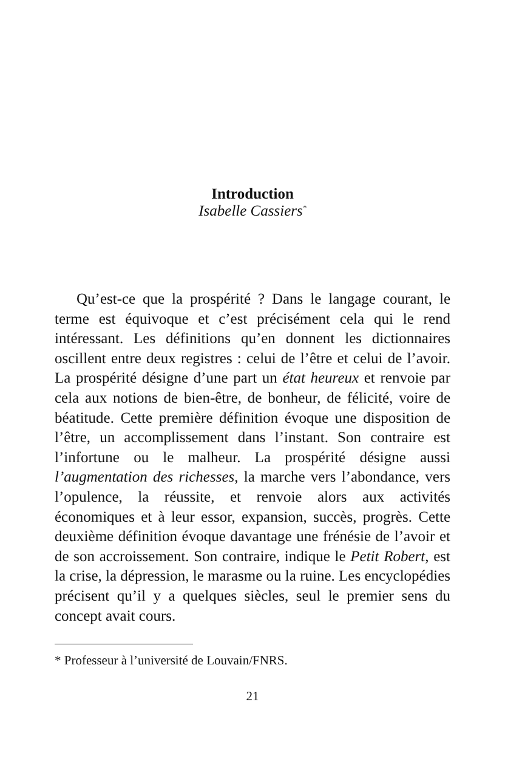Introduction
Isabelle Cassiers<sup>*</sup>
Qu’est-ce que la prospérité ? Dans le langage courant, le terme est équivoque et c’est précisément cela qui le rend intéressant. Les définitions qu’en donnent les dictionnaires oscillent entre deux registres : celui de l’être et celui de l’avoir. La prospérité désigne d’une part un état heureux et renvoie par cela aux notions de bien-être, de bonheur, de félicité, voire de béatitude. Cette première définition évoque une disposition de l’être, un accomplissement dans l’instant. Son contraire est l’infortune ou le malheur. La prospérité désigne aussi l’augmentation des richesses, la marche vers l’abondance, vers l’opulence, la réussite, et renvoie alors aux activités économiques et à leur essor, expansion, succès, progrès. Cette deuxième définition évoque davantage une frénésie de l’avoir et de son accroissement. Son contraire, indique le Petit Robert, est la crise, la dépression, le marasme ou la ruine. Les encyclopédies précisent qu’il y a quelques siècles, seul le premier sens du concept avait cours.
* Professeur à l’université de Louvain/FNRS.
21